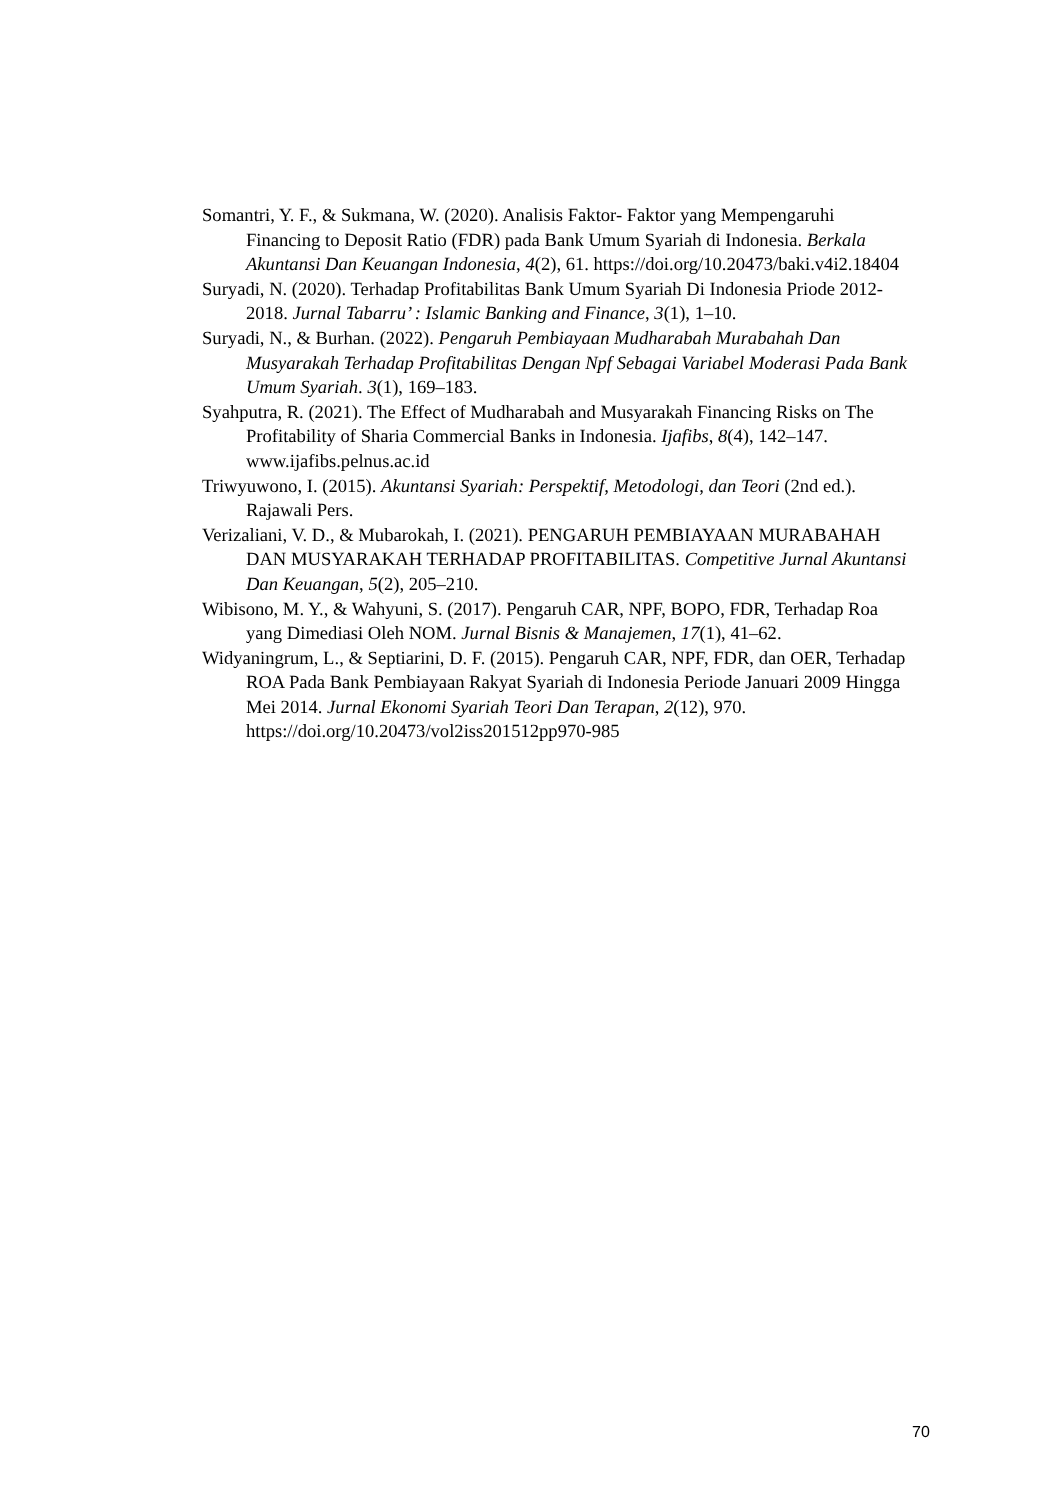Somantri, Y. F., & Sukmana, W. (2020). Analisis Faktor- Faktor yang Mempengaruhi Financing to Deposit Ratio (FDR) pada Bank Umum Syariah di Indonesia. Berkala Akuntansi Dan Keuangan Indonesia, 4(2), 61. https://doi.org/10.20473/baki.v4i2.18404
Suryadi, N. (2020). Terhadap Profitabilitas Bank Umum Syariah Di Indonesia Priode 2012-2018. Jurnal Tabarru’ : Islamic Banking and Finance, 3(1), 1–10.
Suryadi, N., & Burhan. (2022). Pengaruh Pembiayaan Mudharabah Murabahah Dan Musyarakah Terhadap Profitabilitas Dengan Npf Sebagai Variabel Moderasi Pada Bank Umum Syariah. 3(1), 169–183.
Syahputra, R. (2021). The Effect of Mudharabah and Musyarakah Financing Risks on The Profitability of Sharia Commercial Banks in Indonesia. Ijafibs, 8(4), 142–147. www.ijafibs.pelnus.ac.id
Triwyuwono, I. (2015). Akuntansi Syariah: Perspektif, Metodologi, dan Teori (2nd ed.). Rajawali Pers.
Verizaliani, V. D., & Mubarokah, I. (2021). PENGARUH PEMBIAYAAN MURABAHAH DAN MUSYARAKAH TERHADAP PROFITABILITAS. Competitive Jurnal Akuntansi Dan Keuangan, 5(2), 205–210.
Wibisono, M. Y., & Wahyuni, S. (2017). Pengaruh CAR, NPF, BOPO, FDR, Terhadap Roa yang Dimediasi Oleh NOM. Jurnal Bisnis & Manajemen, 17(1), 41–62.
Widyaningrum, L., & Septiarini, D. F. (2015). Pengaruh CAR, NPF, FDR, dan OER, Terhadap ROA Pada Bank Pembiayaan Rakyat Syariah di Indonesia Periode Januari 2009 Hingga Mei 2014. Jurnal Ekonomi Syariah Teori Dan Terapan, 2(12), 970. https://doi.org/10.20473/vol2iss201512pp970-985
70